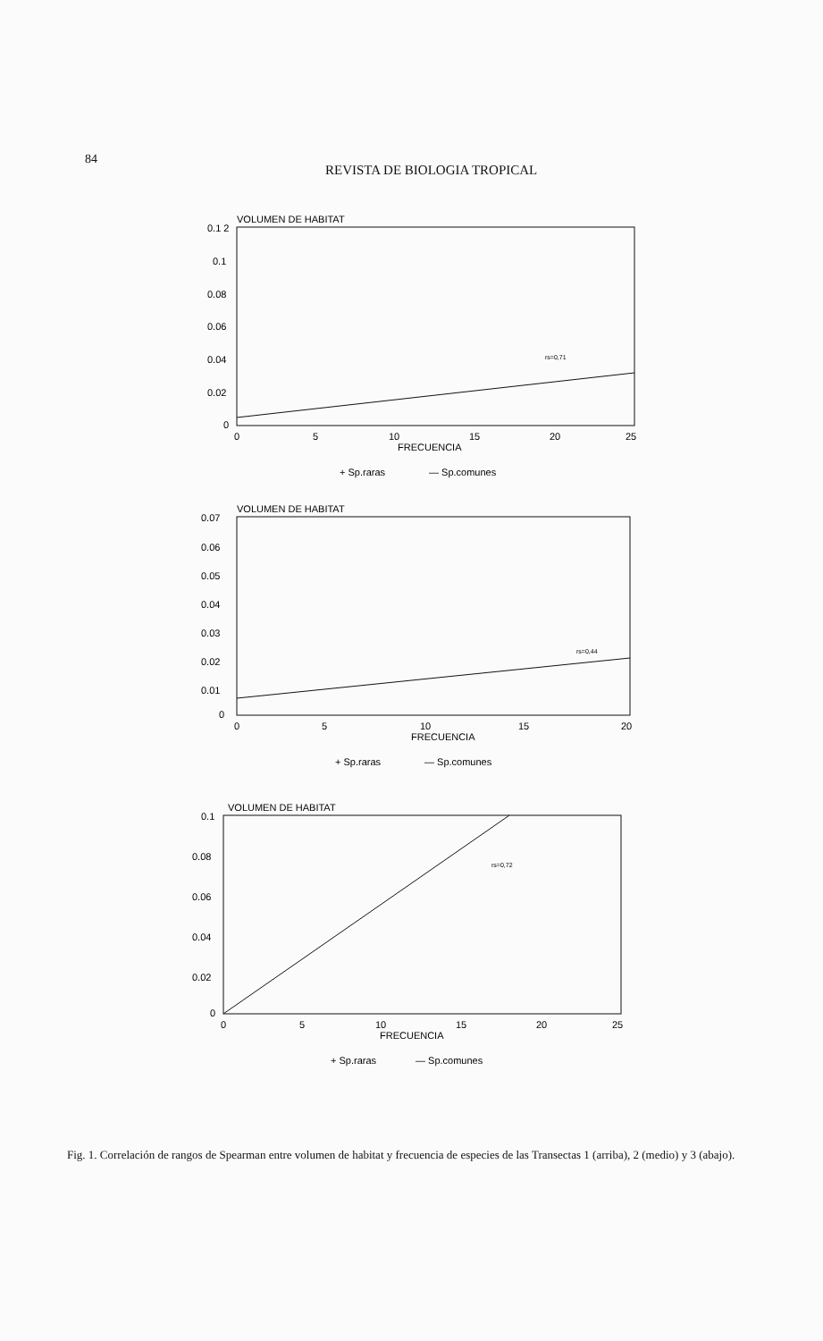84
REVISTA DE BIOLOGIA TROPICAL
VOLUMEN DE HABITAT
0.1 2
0.1
0.08
0.06
0.04
0.02
0
rs=0,71
0
5
10
15
20
25
FRECUENCIA
+ Sp.raras
— Sp.comunes
VOLUMEN DE HABITAT
0.07
0.06
0.05
0.04
0.03
0.02
0.01
0
rs=0,44
0
5
10
15
20
FRECUENCIA
+ Sp.raras
— Sp.comunes
VOLUMEN DE HABITAT
0.1
0.08
0.06
0.04
0.02
0
rs=0,72
0
5
10
15
20
25
FRECUENCIA
+ Sp.raras
— Sp.comunes
Fig. 1. Correlación de rangos de Spearman entre volumen de habitat y frecuencia de especies de las Transectas 1 (arriba), 2 (medio) y 3 (abajo).